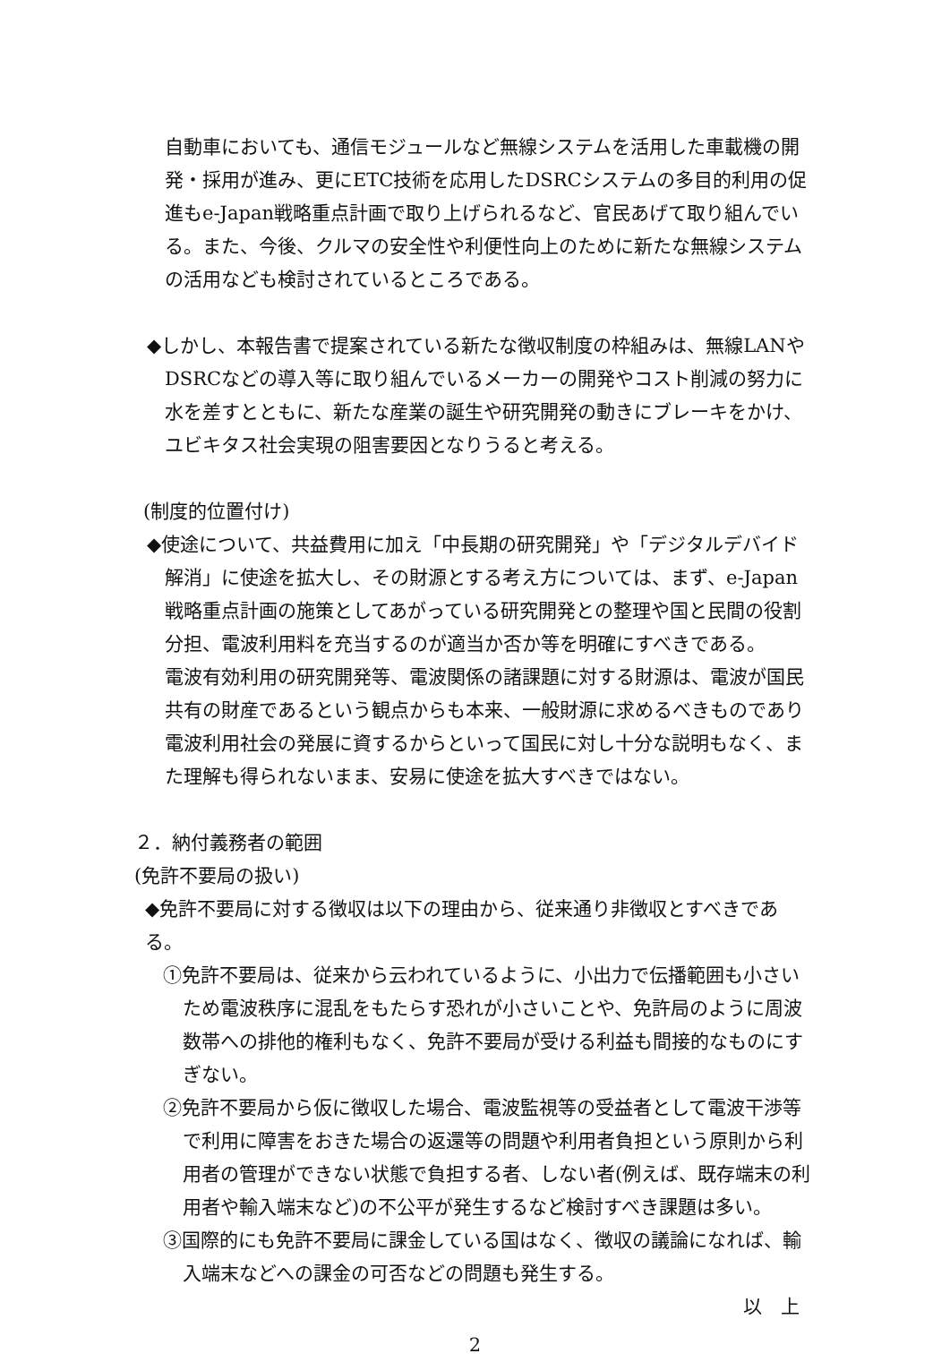自動車においても、通信モジュールなど無線システムを活用した車載機の開発・採用が進み、更にETC技術を応用したDSRCシステムの多目的利用の促進もe-Japan戦略重点計画で取り上げられるなど、官民あげて取り組んでいる。また、今後、クルマの安全性や利便性向上のために新たな無線システムの活用なども検討されているところである。
◆しかし、本報告書で提案されている新たな徴収制度の枠組みは、無線LANやDSRCなどの導入等に取り組んでいるメーカーの開発やコスト削減の努力に水を差すとともに、新たな産業の誕生や研究開発の動きにブレーキをかけ、ユビキタス社会実現の阻害要因となりうると考える。
(制度的位置付け)
◆使途について、共益費用に加え「中長期の研究開発」や「デジタルデバイド解消」に使途を拡大し、その財源とする考え方については、まず、e-Japan戦略重点計画の施策としてあがっている研究開発との整理や国と民間の役割分担、電波利用料を充当するのが適当か否か等を明確にすべきである。
電波有効利用の研究開発等、電波関係の諸課題に対する財源は、電波が国民共有の財産であるという観点からも本来、一般財源に求めるべきものであり電波利用社会の発展に資するからといって国民に対し十分な説明もなく、また理解も得られないまま、安易に使途を拡大すべきではない。
２．納付義務者の範囲
(免許不要局の扱い)
◆免許不要局に対する徴収は以下の理由から、従来通り非徴収とすべきである。
①免許不要局は、従来から云われているように、小出力で伝播範囲も小さいため電波秩序に混乱をもたらす恐れが小さいことや、免許局のように周波数帯への排他的権利もなく、免許不要局が受ける利益も間接的なものにすぎない。
②免許不要局から仮に徴収した場合、電波監視等の受益者として電波干渉等で利用に障害をおきた場合の返還等の問題や利用者負担という原則から利用者の管理ができない状態で負担する者、しない者(例えば、既存端末の利用者や輸入端末など)の不公平が発生するなど検討すべき課題は多い。
③国際的にも免許不要局に課金している国はなく、徴収の議論になれば、輸入端末などへの課金の可否などの問題も発生する。
以　上
2